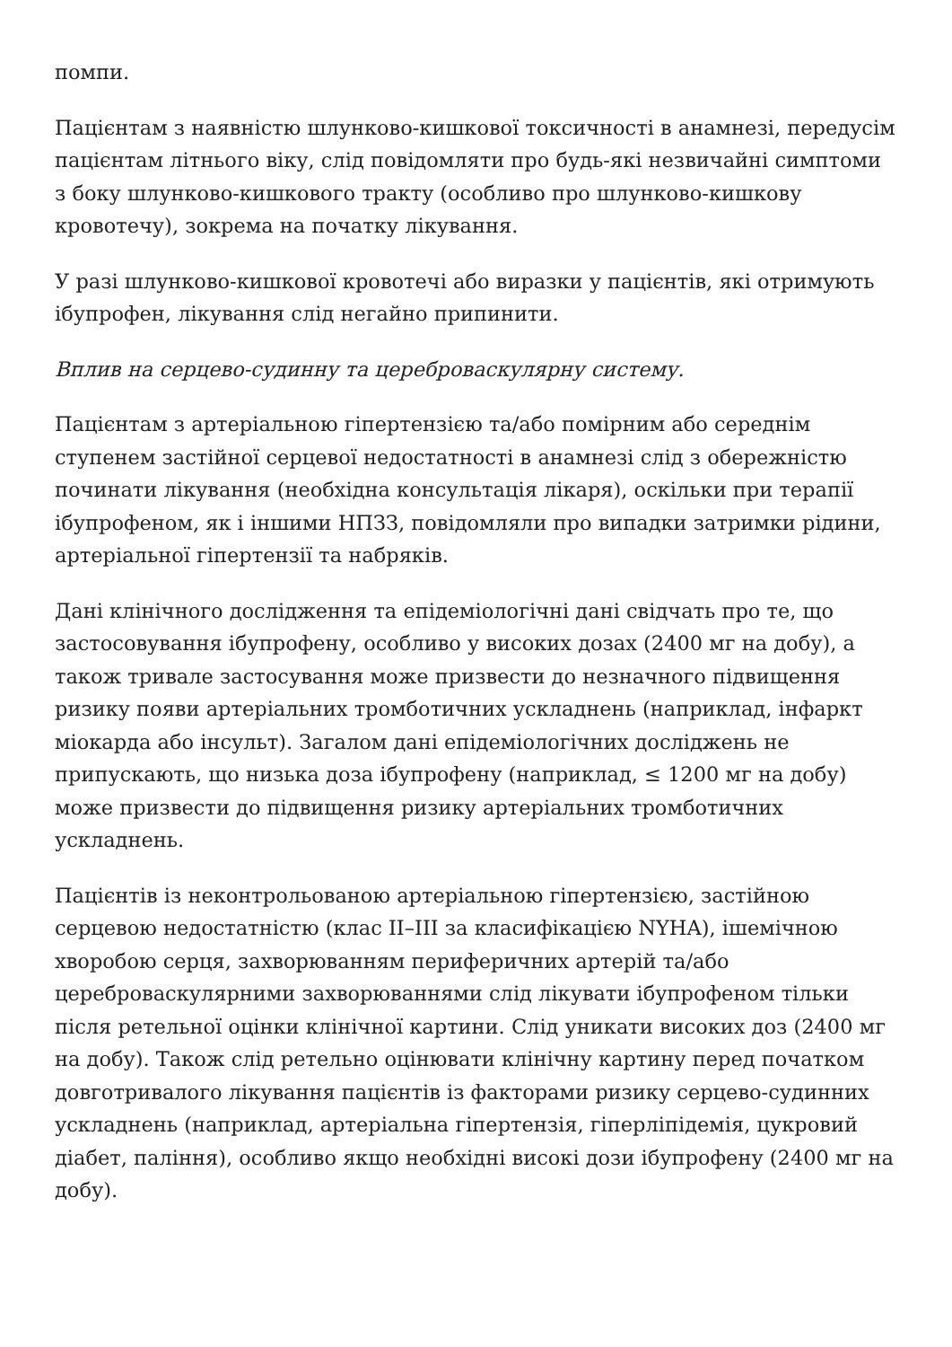помпи.
Пацієнтам з наявністю шлунково-кишкової токсичності в анамнезі, передусім пацієнтам літнього віку, слід повідомляти про будь-які незвичайні симптоми з боку шлунково-кишкового тракту (особливо про шлунково-кишкову кровотечу), зокрема на початку лікування.
У разі шлунково-кишкової кровотечі або виразки у пацієнтів, які отримують ібупрофен, лікування слід негайно припинити.
Вплив на серцево-судинну та цереброваскулярну систему.
Пацієнтам з артеріальною гіпертензією та/або помірним або середнім ступенем застійної серцевої недостатності в анамнезі слід з обережністю починати лікування (необхідна консультація лікаря), оскільки при терапії ібупрофеном, як і іншими НПЗЗ, повідомляли про випадки затримки рідини, артеріальної гіпертензії та набряків.
Дані клінічного дослідження та епідеміологічні дані свідчать про те, що застосовування ібупрофену, особливо у високих дозах (2400 мг на добу), а також тривале застосування може призвести до незначного підвищення ризику появи артеріальних тромботичних ускладнень (наприклад, інфаркт міокарда або інсульт). Загалом дані епідеміологічних досліджень не припускають, що низька доза ібупрофену (наприклад, ≤ 1200 мг на добу) може призвести до підвищення ризику артеріальних тромботичних ускладнень.
Пацієнтів із неконтрольованою артеріальною гіпертензією, застійною серцевою недостатністю (клас II–III за класифікацією NYHA), ішемічною хворобою серця, захворюванням периферичних артерій та/або цереброваскулярними захворюваннями слід лікувати ібупрофеном тільки після ретельної оцінки клінічної картини. Слід уникати високих доз (2400 мг на добу). Також слід ретельно оцінювати клінічну картину перед початком довготривалого лікування пацієнтів із факторами ризику серцево-судинних ускладнень (наприклад, артеріальна гіпертензія, гіперліпідемія, цукровий діабет, паління), особливо якщо необхідні високі дози ібупрофену (2400 мг на добу).